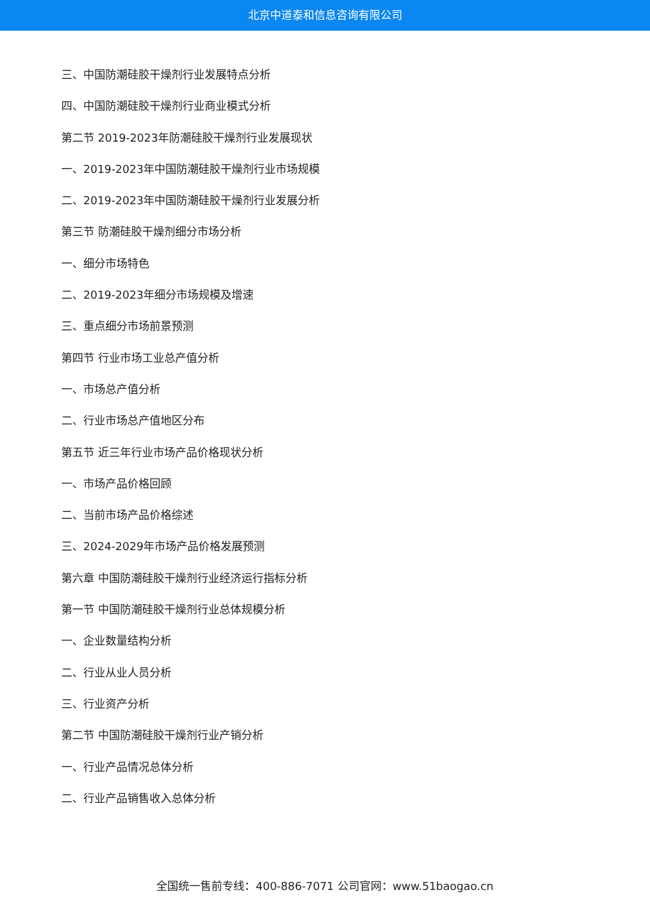北京中道泰和信息咨询有限公司
三、中国防潮硅胶干燥剂行业发展特点分析
四、中国防潮硅胶干燥剂行业商业模式分析
第二节 2019-2023年防潮硅胶干燥剂行业发展现状
一、2019-2023年中国防潮硅胶干燥剂行业市场规模
二、2019-2023年中国防潮硅胶干燥剂行业发展分析
第三节 防潮硅胶干燥剂细分市场分析
一、细分市场特色
二、2019-2023年细分市场规模及增速
三、重点细分市场前景预测
第四节 行业市场工业总产值分析
一、市场总产值分析
二、行业市场总产值地区分布
第五节 近三年行业市场产品价格现状分析
一、市场产品价格回顾
二、当前市场产品价格综述
三、2024-2029年市场产品价格发展预测
第六章 中国防潮硅胶干燥剂行业经济运行指标分析
第一节 中国防潮硅胶干燥剂行业总体规模分析
一、企业数量结构分析
二、行业从业人员分析
三、行业资产分析
第二节 中国防潮硅胶干燥剂行业产销分析
一、行业产品情况总体分析
二、行业产品销售收入总体分析
全国统一售前专线：400-886-7071 公司官网：www.51baogao.cn